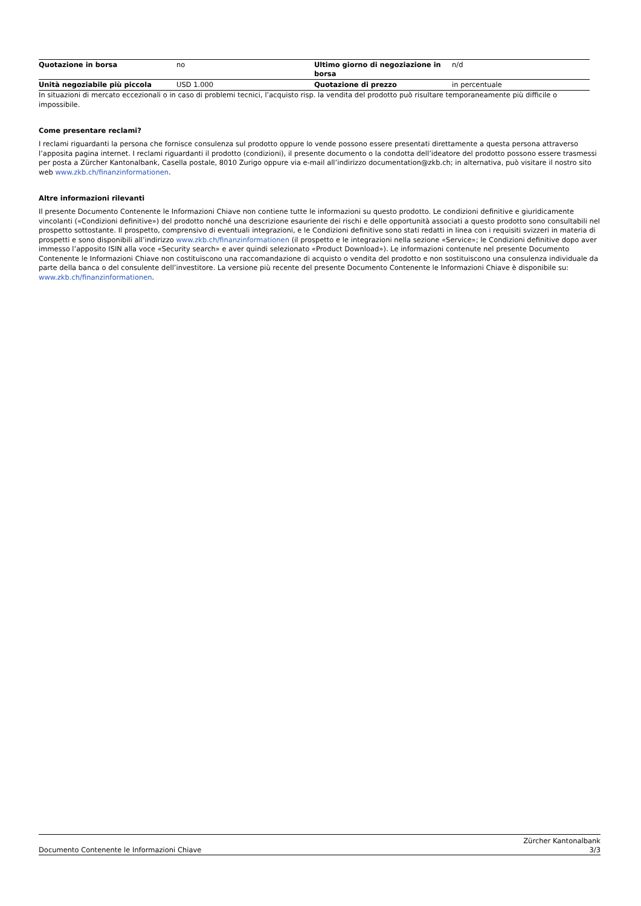| Quotazione in borsa | no | Ultimo giorno di negoziazione in borsa | n/d |
| Unità negoziabile più piccola | USD 1.000 | Quotazione di prezzo | in percentuale |
In situazioni di mercato eccezionali o in caso di problemi tecnici, l’acquisto risp. la vendita del prodotto può risultare temporaneamente più difficile o impossibile.
Come presentare reclami?
I reclami riguardanti la persona che fornisce consulenza sul prodotto oppure lo vende possono essere presentati direttamente a questa persona attraverso l’apposita pagina internet. I reclami riguardanti il prodotto (condizioni), il presente documento o la condotta dell’ideatore del prodotto possono essere trasmessi per posta a Zürcher Kantonalbank, Casella postale, 8010 Zurigo oppure via e-mail all’indirizzo documentation@zkb.ch; in alternativa, può visitare il nostro sito web www.zkb.ch/finanzinformationen.
Altre informazioni rilevanti
Il presente Documento Contenente le Informazioni Chiave non contiene tutte le informazioni su questo prodotto. Le condizioni definitive e giuridicamente vincolanti («Condizioni definitive») del prodotto nonché una descrizione esauriente dei rischi e delle opportunità associati a questo prodotto sono consultabili nel prospetto sottostante. Il prospetto, comprensivo di eventuali integrazioni, e le Condizioni definitive sono stati redatti in linea con i requisiti svizzeri in materia di prospetti e sono disponibili all’indirizzo www.zkb.ch/finanzinformationen (il prospetto e le integrazioni nella sezione «Service»; le Condizioni definitive dopo aver immesso l’apposito ISIN alla voce «Security search» e aver quindi selezionato «Product Download»). Le informazioni contenute nel presente Documento Contenente le Informazioni Chiave non costituiscono una raccomandazione di acquisto o vendita del prodotto e non sostituiscono una consulenza individuale da parte della banca o del consulente dell’investitore. La versione più recente del presente Documento Contenente le Informazioni Chiave è disponibile su: www.zkb.ch/finanzinformationen.
Documento Contenente le Informazioni Chiave Zürcher Kantonalbank
3/3